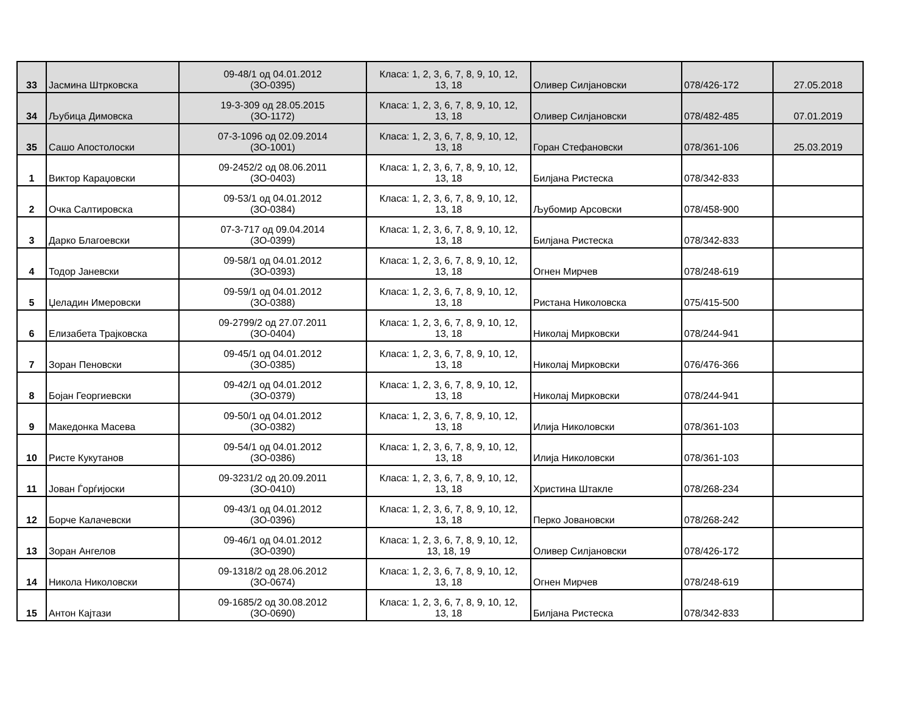| 33 | Јасмина Штрковска | 09-48/1 од 04.01.2012 (ЗО-0395) | Класа: 1, 2, 3, 6, 7, 8, 9, 10, 12, 13, 18 | Оливер Силјановски | 078/426-172 | 27.05.2018 |
| 34 | Љубица Димовска | 19-3-309 од 28.05.2015 (ЗО-1172) | Класа: 1, 2, 3, 6, 7, 8, 9, 10, 12, 13, 18 | Оливер Силјановски | 078/482-485 | 07.01.2019 |
| 35 | Сашо Апостолоски | 07-3-1096 од 02.09.2014 (ЗО-1001) | Класа: 1, 2, 3, 6, 7, 8, 9, 10, 12, 13, 18 | Горан Стефановски | 078/361-106 | 25.03.2019 |
| 1 | Виктор Караџовски | 09-2452/2 од 08.06.2011 (ЗО-0403) | Класа: 1, 2, 3, 6, 7, 8, 9, 10, 12, 13, 18 | Билјана Ристеска | 078/342-833 | |
| 2 | Очка Салтировска | 09-53/1 од 04.01.2012 (ЗО-0384) | Класа: 1, 2, 3, 6, 7, 8, 9, 10, 12, 13, 18 | Љубомир Арсовски | 078/458-900 | |
| 3 | Дарко Благоевски | 07-3-717 од 09.04.2014 (ЗО-0399) | Класа: 1, 2, 3, 6, 7, 8, 9, 10, 12, 13, 18 | Билјана Ристеска | 078/342-833 | |
| 4 | Тодор Јаневски | 09-58/1 од 04.01.2012 (ЗО-0393) | Класа: 1, 2, 3, 6, 7, 8, 9, 10, 12, 13, 18 | Огнен Мирчев | 078/248-619 | |
| 5 | Џеладин Имеровски | 09-59/1 од 04.01.2012 (ЗО-0388) | Класа: 1, 2, 3, 6, 7, 8, 9, 10, 12, 13, 18 | Ристана Николовска | 075/415-500 | |
| 6 | Елизабета Трајковска | 09-2799/2 од 27.07.2011 (ЗО-0404) | Класа: 1, 2, 3, 6, 7, 8, 9, 10, 12, 13, 18 | Николај Мирковски | 078/244-941 | |
| 7 | Зоран Пеновски | 09-45/1 од 04.01.2012 (ЗО-0385) | Класа: 1, 2, 3, 6, 7, 8, 9, 10, 12, 13, 18 | Николај Мирковски | 076/476-366 | |
| 8 | Бојан Георгиевски | 09-42/1 од 04.01.2012 (ЗО-0379) | Класа: 1, 2, 3, 6, 7, 8, 9, 10, 12, 13, 18 | Николај Мирковски | 078/244-941 | |
| 9 | Македонка Масева | 09-50/1 од 04.01.2012 (ЗО-0382) | Класа: 1, 2, 3, 6, 7, 8, 9, 10, 12, 13, 18 | Илија Николовски | 078/361-103 | |
| 10 | Ристе Кукутанов | 09-54/1 од 04.01.2012 (ЗО-0386) | Класа: 1, 2, 3, 6, 7, 8, 9, 10, 12, 13, 18 | Илија Николовски | 078/361-103 | |
| 11 | Јован Ѓорѓијоски | 09-3231/2 од 20.09.2011 (ЗО-0410) | Класа: 1, 2, 3, 6, 7, 8, 9, 10, 12, 13, 18 | Христина Штакле | 078/268-234 | |
| 12 | Борче Калачевски | 09-43/1 од 04.01.2012 (ЗО-0396) | Класа: 1, 2, 3, 6, 7, 8, 9, 10, 12, 13, 18 | Перко Јовановски | 078/268-242 | |
| 13 | Зоран Ангелов | 09-46/1 од 04.01.2012 (ЗО-0390) | Класа: 1, 2, 3, 6, 7, 8, 9, 10, 12, 13, 18, 19 | Оливер Силјановски | 078/426-172 | |
| 14 | Никола Николовски | 09-1318/2 од 28.06.2012 (ЗО-0674) | Класа: 1, 2, 3, 6, 7, 8, 9, 10, 12, 13, 18 | Огнен Мирчев | 078/248-619 | |
| 15 | Антон Кајтази | 09-1685/2 од 30.08.2012 (ЗО-0690) | Класа: 1, 2, 3, 6, 7, 8, 9, 10, 12, 13, 18 | Билјана Ристеска | 078/342-833 | |